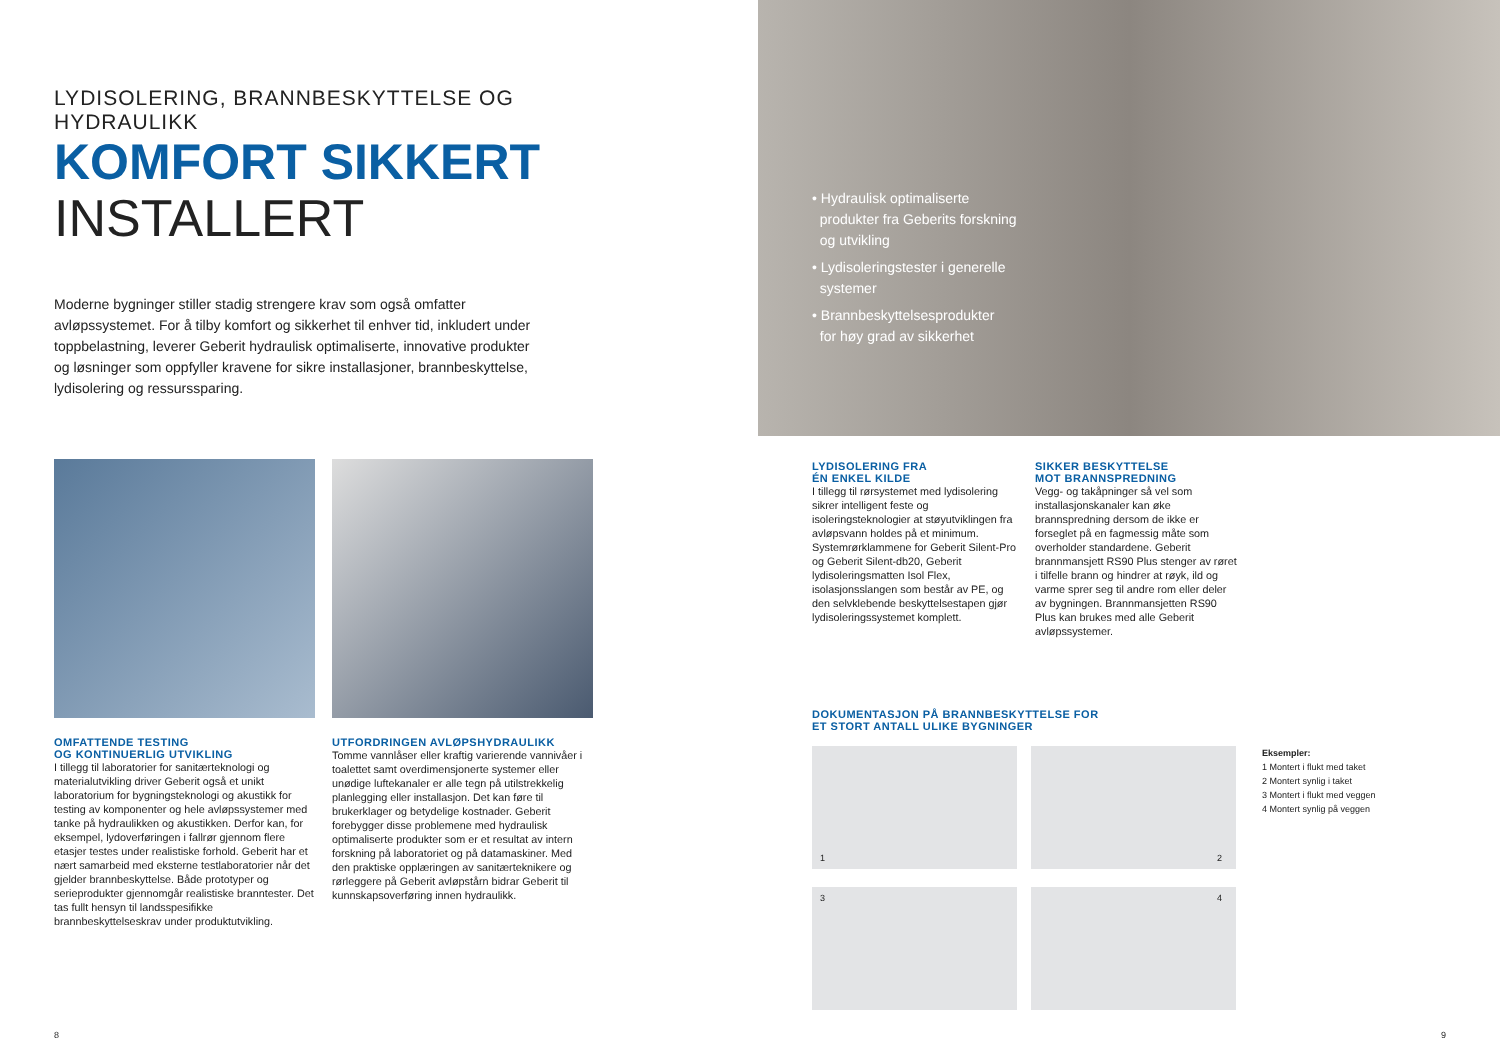LYDISOLERING, BRANNBESKYTTELSE OG HYDRAULIKK
KOMFORT SIKKERT
INSTALLERT
Moderne bygninger stiller stadig strengere krav som også omfatter avløpssystemet. For å tilby komfort og sikkerhet til enhver tid, inkludert under toppbelastning, leverer Geberit hydraulisk optimaliserte, innovative produkter og løsninger som oppfyller kravene for sikre installasjoner, brannbeskyttelse, lydisolering og ressurssparing.
OMFATTENDE TESTING
OG KONTINUERLIG UTVIKLING
I tillegg til laboratorier for sanitærteknologi og materialutvikling driver Geberit også et unikt laboratorium for bygningsteknologi og akustikk for testing av komponenter og hele avløpssystemer med tanke på hydraulikken og akustikken. Derfor kan, for eksempel, lydoverføringen i fallrør gjennom flere etasjer testes under realistiske forhold. Geberit har et nært samarbeid med eksterne testlaboratorier når det gjelder brannbeskyttelse. Både prototyper og serieprodukter gjennomgår realistiske branntester. Det tas fullt hensyn til landsspesifikke brannbeskyttelseskrav under produktutvikling.
UTFORDRINGEN AVLØPSHYDRAULIKK
Tomme vannlåser eller kraftig varierende vannivåer i toalettet samt overdimensjonerte systemer eller unødige luftekanaler er alle tegn på utilstrekkelig planlegging eller installasjon. Det kan føre til brukerklager og betydelige kostnader. Geberit forebygger disse problemene med hydraulisk optimaliserte produkter som er et resultat av intern forskning på laboratoriet og på datamaskiner. Med den praktiske opplæringen av sanitærteknikere og rørleggere på Geberit avløpstårn bidrar Geberit til kunnskapsoverføring innen hydraulikk.
8
• Hydraulisk optimaliserte
produkter fra Geberits forskning
og utvikling
• Lydisoleringstester i generelle
systemer
• Brannbeskyttelsesprodukter
for høy grad av sikkerhet
LYDISOLERING FRA
ÉN ENKEL KILDE
I tillegg til rørsystemet med lydisolering sikrer intelligent feste og isoleringsteknologier at støyutviklingen fra avløpsvann holdes på et minimum. Systemrørklammene for Geberit Silent-Pro og Geberit Silent-db20, Geberit lydisoleringsmatten Isol Flex, isolasjonsslangen som består av PE, og den selvklebende beskyttelsestapen gjør lydisoleringssystemet komplett.
SIKKER BESKYTTELSE
MOT BRANNSPREDNING
Vegg- og takåpninger så vel som installasjonskanaler kan øke brannspredning dersom de ikke er forseglet på en fagmessig måte som overholder standardene. Geberit brannmansjett RS90 Plus stenger av røret i tilfelle brann og hindrer at røyk, ild og varme sprer seg til andre rom eller deler av bygningen. Brannmansjetten RS90 Plus kan brukes med alle Geberit avløpssystemer.
DOKUMENTASJON PÅ BRANNBESKYTTELSE FOR
ET STORT ANTALL ULIKE BYGNINGER
1 2 3 4
Eksempler:
1 Montert i flukt med taket
2 Montert synlig i taket
3 Montert i flukt med veggen
4 Montert synlig på veggen
9